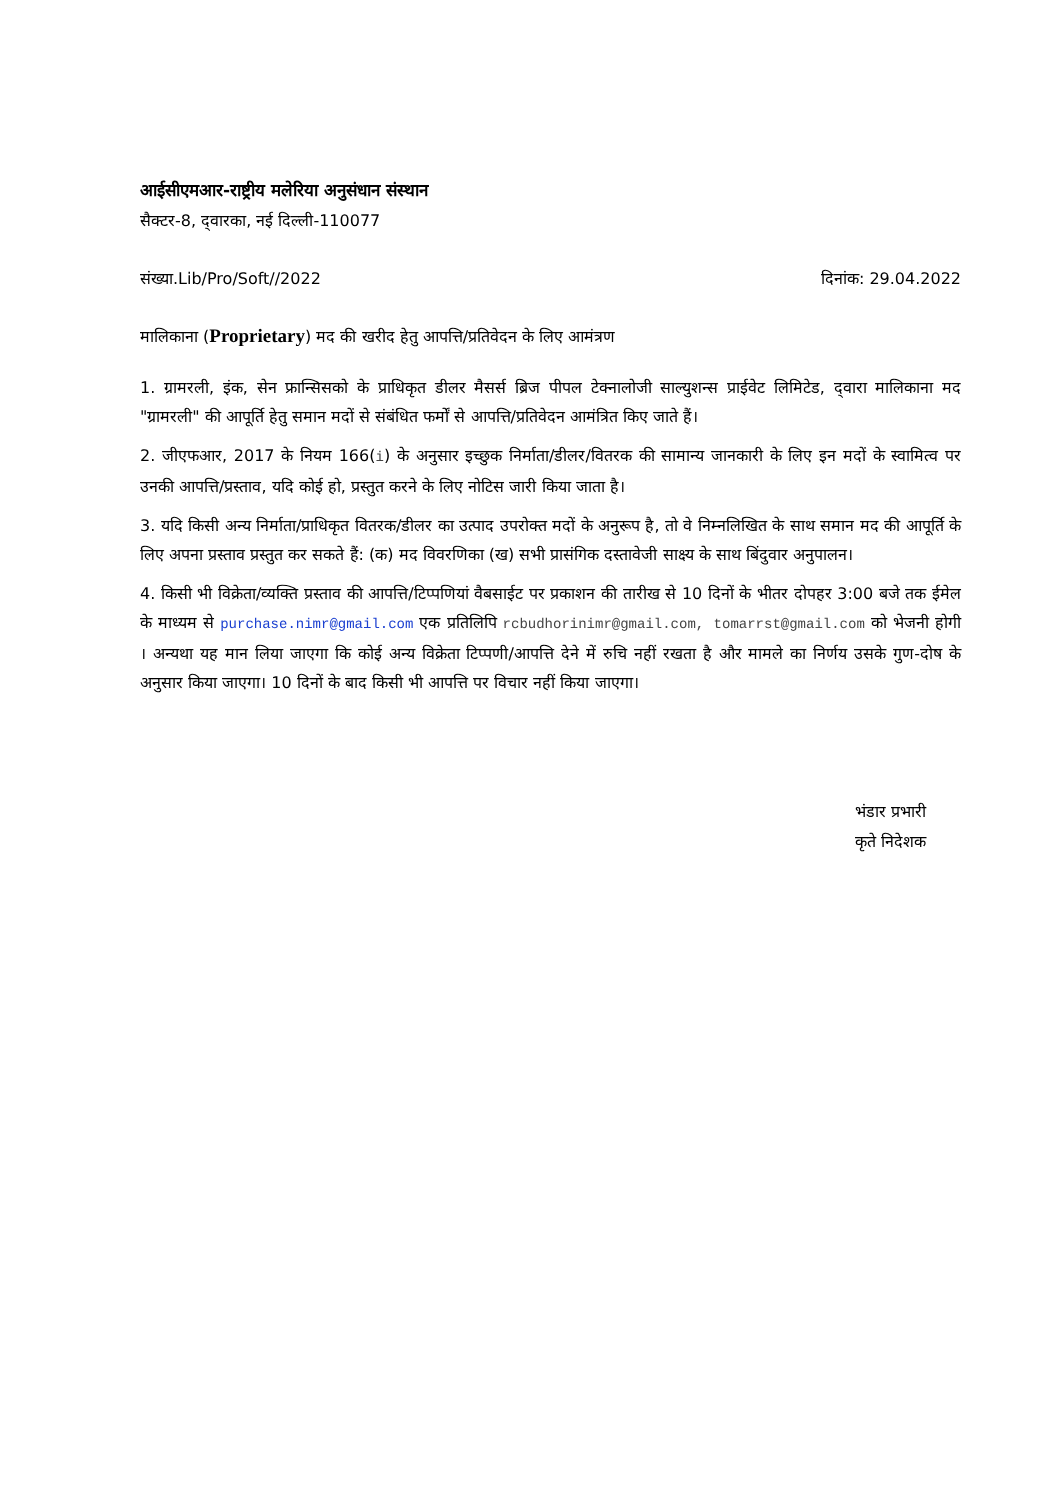आईसीएमआर-राष्ट्रीय मलेरिया अनुसंधान संस्थान
सैक्टर-8, द्‌वारका, नई दिल्ली-110077
संख्या.Lib/Pro/Soft//2022 दिनांक: 29.04.2022
मालिकाना (Proprietary) मद की खरीद हेतु आपत्ति/प्रतिवेदन के लिए आमंत्रण
1. ग्रामरली, इंक, सेन फ्रान्सिसको के प्राधिकृत डीलर मैसर्स ब्रिज पीपल टेक्नालोजी साल्युशन्स प्राईवेट लिमिटेड, द्‌वारा मालिकाना मद "ग्रामरली" की आपूर्ति हेतु समान मदों से संबंधित फर्मों से आपत्ति/प्रतिवेदन आमंत्रित किए जाते हैं।
2. जीएफआर, 2017 के नियम 166(i) के अनुसार इच्छुक निर्माता/डीलर/वितरक की सामान्य जानकारी के लिए इन मदों के स्वामित्व पर उनकी आपत्ति/प्रस्ताव, यदि कोई हो, प्रस्तुत करने के लिए नोटिस जारी किया जाता है।
3. यदि किसी अन्य निर्माता/प्राधिकृत वितरक/डीलर का उत्पाद उपरोक्त मदों के अनुरूप है, तो वे निम्नलिखित के साथ समान मद की आपूर्ति के लिए अपना प्रस्ताव प्रस्तुत कर सकते हैं: (क) मद विवरणिका (ख) सभी प्रासंगिक दस्तावेजी साक्ष्य के साथ बिंदुवार अनुपालन।
4. किसी भी विक्रेता/व्यक्ति प्रस्ताव की आपत्ति/टिप्पणियां वैबसाईट पर प्रकाशन की तारीख से 10 दिनों के भीतर दोपहर 3:00 बजे तक ईमेल के माध्यम से purchase.nimr@gmail.com एक प्रतिलिपि rcbudhorinimr@gmail.com, tomarrst@gmail.com को भेजनी होगी । अन्यथा यह मान लिया जाएगा कि कोई अन्य विक्रेता टिप्पणी/आपत्ति देने में रुचि नहीं रखता है और मामले का निर्णय उसके गुण-दोष के अनुसार किया जाएगा। 10 दिनों के बाद किसी भी आपत्ति पर विचार नहीं किया जाएगा।
भंडार प्रभारी
कृते निदेशक